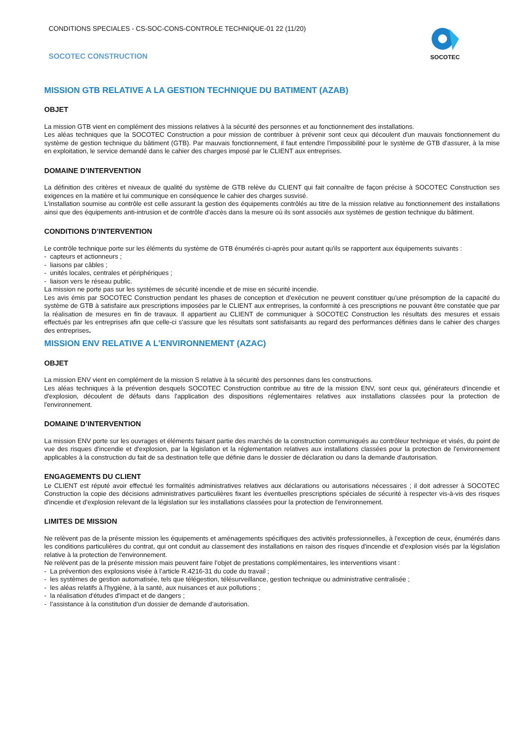CONDITIONS SPECIALES - CS-SOC-CONS-CONTROLE TECHNIQUE-01 22 (11/20)
SOCOTEC CONSTRUCTION
SOCOTEC
MISSION GTB RELATIVE A LA GESTION TECHNIQUE DU BATIMENT (AZAB)
OBJET
La mission GTB vient en complément des missions relatives à la sécurité des personnes et au fonctionnement des installations.
Les aléas techniques que la SOCOTEC Construction a pour mission de contribuer à prévenir sont ceux qui découlent d'un mauvais fonctionnement du système de gestion technique du bâtiment (GTB). Par mauvais fonctionnement, il faut entendre l'impossibilité pour le système de GTB d'assurer, à la mise en exploitation, le service demandé dans le cahier des charges imposé par le CLIENT aux entreprises.
DOMAINE D’INTERVENTION
La définition des critères et niveaux de qualité du système de GTB relève du CLIENT qui fait connaître de façon précise à SOCOTEC Construction ses exigences en la matière et lui communique en conséquence le cahier des charges susvisé.
L'installation soumise au contrôle est celle assurant la gestion des équipements contrôlés au titre de la mission relative au fonctionnement des installations ainsi que des équipements anti-intrusion et de contrôle d'accès dans la mesure où ils sont associés aux systèmes de gestion technique du bâtiment.
CONDITIONS D’INTERVENTION
Le contrôle technique porte sur les éléments du système de GTB énumérés ci-après pour autant qu'ils se rapportent aux équipements suivants :
- capteurs et actionneurs ;
- liaisons par câbles ;
- unités locales, centrales et périphériques ;
- liaison vers le réseau public.
La mission ne porte pas sur les systèmes de sécurité incendie et de mise en sécurité incendie.
Les avis émis par SOCOTEC Construction pendant les phases de conception et d'exécution ne peuvent constituer qu'une présomption de la capacité du système de GTB à satisfaire aux prescriptions imposées par le CLIENT aux entreprises, la conformité à ces prescriptions ne pouvant être constatée que par la réalisation de mesures en fin de travaux. Il appartient au CLIENT de communiquer à SOCOTEC Construction les résultats des mesures et essais effectués par les entreprises afin que celle-ci s'assure que les résultats sont satisfaisants au regard des performances définies dans le cahier des charges des entreprises.
MISSION ENV RELATIVE A L'ENVIRONNEMENT (AZAC)
OBJET
La mission ENV vient en complément de la mission S relative à la sécurité des personnes dans les constructions.
Les aléas techniques à la prévention desquels SOCOTEC Construction contribue au titre de la mission ENV, sont ceux qui, générateurs d'incendie et d'explosion, découlent de défauts dans l'application des dispositions réglementaires relatives aux installations classées pour la protection de l'environnement.
DOMAINE D’INTERVENTION
La mission ENV porte sur les ouvrages et éléments faisant partie des marchés de la construction communiqués au contrôleur technique et visés, du point de vue des risques d'incendie et d'explosion, par la législation et la réglementation relatives aux installations classées pour la protection de l'environnement applicables à la construction du fait de sa destination telle que définie dans le dossier de déclaration ou dans la demande d'autorisation.
ENGAGEMENTS DU CLIENT
Le CLIENT est réputé avoir effectué les formalités administratives relatives aux déclarations ou autorisations nécessaires ; il doit adresser à SOCOTEC Construction la copie des décisions administratives particulières fixant les éventuelles prescriptions spéciales de sécurité à respecter vis-à-vis des risques d'incendie et d'explosion relevant de la législation sur les installations classées pour la protection de l'environnement.
LIMITES DE MISSION
Ne relèvent pas de la présente mission les équipements et aménagements spécifiques des activités professionnelles, à l'exception de ceux, énumérés dans les conditions particulières du contrat, qui ont conduit au classement des installations en raison des risques d'incendie et d'explosion visés par la législation relative à la protection de l'environnement.
Ne relèvent pas de la présente mission mais peuvent faire l’objet de prestations complémentaires, les interventions visant :
- La prévention des explosions visée à l’article R.4216-31 du code du travail ;
- les systèmes de gestion automatisée, tels que télégestion, télésurveillance, gestion technique ou administrative centralisée ;
- les aléas relatifs à l'hygiène, à la santé, aux nuisances et aux pollutions ;
- la réalisation d'études d'impact et de dangers ;
- l’assistance à la constitution d’un dossier de demande d’autorisation.